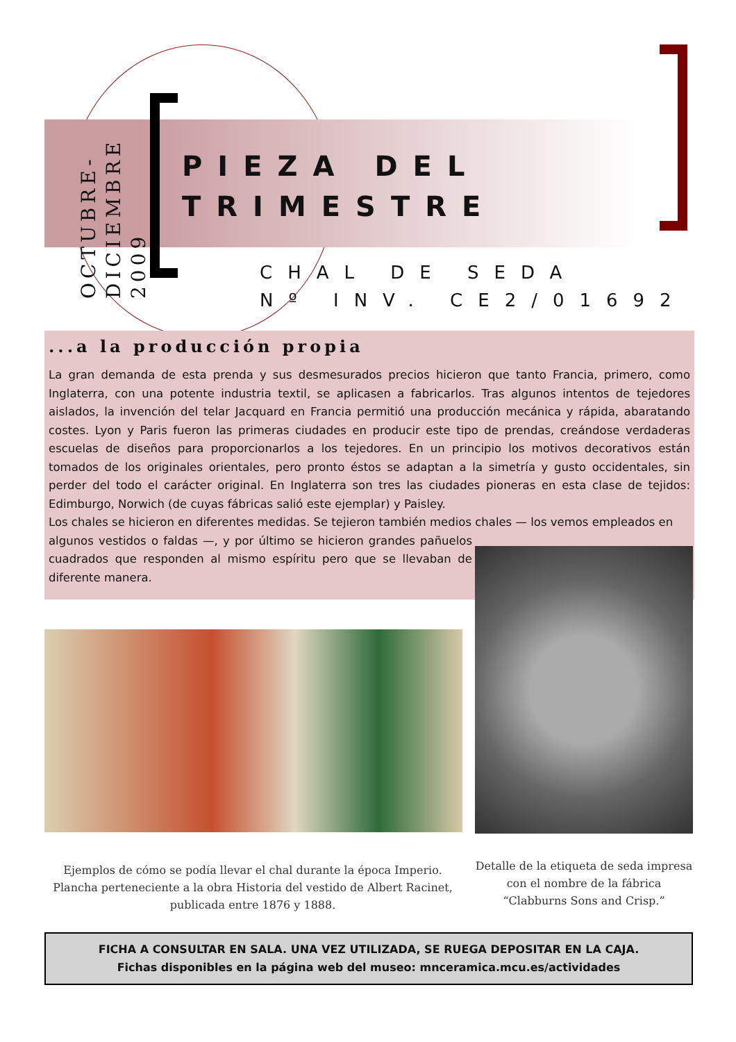OCTUBRE-
DICIEMBRE 2009
PIEZA DEL
TRIMESTRE
CHAL DE SEDA
Nº INV. CE2/01692
...a la producción propia
La gran demanda de esta prenda y sus desmesurados precios hicieron que tanto Francia, primero, como Inglaterra, con una potente industria textil, se aplicasen a fabricarlos. Tras algunos intentos de tejedores aislados, la invención del telar Jacquard en Francia permitió una producción mecánica y rápida, abaratando costes. Lyon y Paris fueron las primeras ciudades en producir este tipo de prendas, creándose verdaderas escuelas de diseños para proporcionarlos a los tejedores. En un principio los motivos decorativos están tomados de los originales orientales, pero pronto éstos se adaptan a la simetría y gusto occidentales, sin perder del todo el carácter original. En Inglaterra son tres las ciudades pioneras en esta clase de tejidos: Edimburgo, Norwich (de cuyas fábricas salió este ejemplar) y Paisley.
Los chales se hicieron en diferentes medidas. Se tejieron también medios chales — los vemos empleados en
algunos vestidos o faldas —, y por último se hicieron grandes pañuelos cuadrados que responden al mismo espíritu pero que se llevaban de diferente manera.
Ejemplos de cómo se podía llevar el chal durante la época Imperio. Plancha perteneciente a la obra Historia del vestido de Albert Racinet, publicada entre 1876 y 1888.
Detalle de la etiqueta de seda impresa con el nombre de la fábrica “Clabburns Sons and Crisp.”
FICHA A CONSULTAR EN SALA. UNA VEZ UTILIZADA, SE RUEGA DEPOSITAR EN LA CAJA.
Fichas disponibles en la página web del museo: mnceramica.mcu.es/actividades